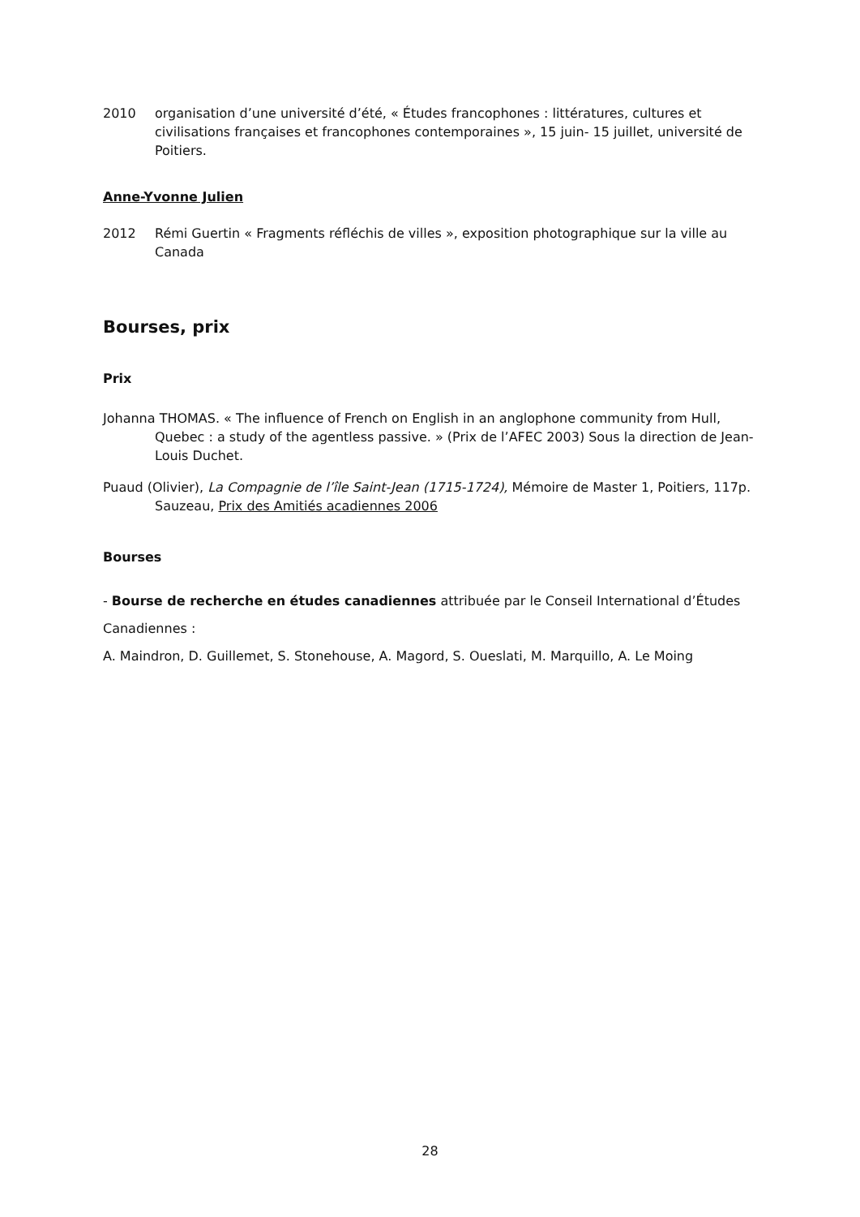2010 organisation d’une université d’été, « Études francophones : littératures, cultures et civilisations françaises et francophones contemporaines », 15 juin- 15 juillet, université de Poitiers.
Anne-Yvonne Julien
2012 Rémi Guertin « Fragments réfléchis de villes », exposition photographique sur la ville au Canada
Bourses, prix
Prix
Johanna THOMAS. « The influence of French on English in an anglophone community from Hull, Quebec : a study of the agentless passive. » (Prix de l’AFEC 2003) Sous la direction de Jean-Louis Duchet.
Puaud (Olivier), La Compagnie de l’île Saint-Jean (1715-1724), Mémoire de Master 1, Poitiers, 117p. Sauzeau, Prix des Amitiés acadiennes 2006
Bourses
- Bourse de recherche en études canadiennes attribuée par le Conseil International d’Études Canadiennes :
A. Maindron, D. Guillemet, S. Stonehouse, A. Magord, S. Oueslati, M. Marquillo, A. Le Moing
28